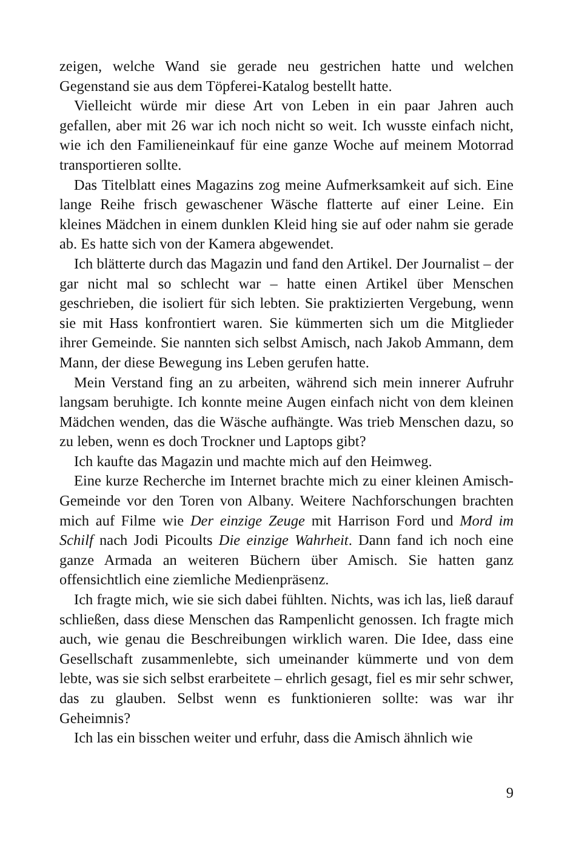zeigen, welche Wand sie gerade neu gestrichen hatte und welchen Gegenstand sie aus dem Töpferei-Katalog bestellt hatte.
Vielleicht würde mir diese Art von Leben in ein paar Jahren auch gefallen, aber mit 26 war ich noch nicht so weit. Ich wusste einfach nicht, wie ich den Familieneinkauf für eine ganze Woche auf meinem Motorrad transportieren sollte.
Das Titelblatt eines Magazins zog meine Aufmerksamkeit auf sich. Eine lange Reihe frisch gewaschener Wäsche flatterte auf einer Leine. Ein kleines Mädchen in einem dunklen Kleid hing sie auf oder nahm sie gerade ab. Es hatte sich von der Kamera abgewendet.
Ich blätterte durch das Magazin und fand den Artikel. Der Journalist – der gar nicht mal so schlecht war – hatte einen Artikel über Menschen geschrieben, die isoliert für sich lebten. Sie praktizierten Vergebung, wenn sie mit Hass konfrontiert waren. Sie kümmerten sich um die Mitglieder ihrer Gemeinde. Sie nannten sich selbst Amisch, nach Jakob Ammann, dem Mann, der diese Bewegung ins Leben gerufen hatte.
Mein Verstand fing an zu arbeiten, während sich mein innerer Aufruhr langsam beruhigte. Ich konnte meine Augen einfach nicht von dem kleinen Mädchen wenden, das die Wäsche aufhängte. Was trieb Menschen dazu, so zu leben, wenn es doch Trockner und Laptops gibt?
Ich kaufte das Magazin und machte mich auf den Heimweg.
Eine kurze Recherche im Internet brachte mich zu einer kleinen Amisch-Gemeinde vor den Toren von Albany. Weitere Nachforschungen brachten mich auf Filme wie Der einzige Zeuge mit Harrison Ford und Mord im Schilf nach Jodi Picoults Die einzige Wahrheit. Dann fand ich noch eine ganze Armada an weiteren Büchern über Amisch. Sie hatten ganz offensichtlich eine ziemliche Medienpräsenz.
Ich fragte mich, wie sie sich dabei fühlten. Nichts, was ich las, ließ darauf schließen, dass diese Menschen das Rampenlicht genossen. Ich fragte mich auch, wie genau die Beschreibungen wirklich waren. Die Idee, dass eine Gesellschaft zusammenlebte, sich umeinander kümmerte und von dem lebte, was sie sich selbst erarbeitete – ehrlich gesagt, fiel es mir sehr schwer, das zu glauben. Selbst wenn es funktionieren sollte: was war ihr Geheimnis?
Ich las ein bisschen weiter und erfuhr, dass die Amisch ähnlich wie
9